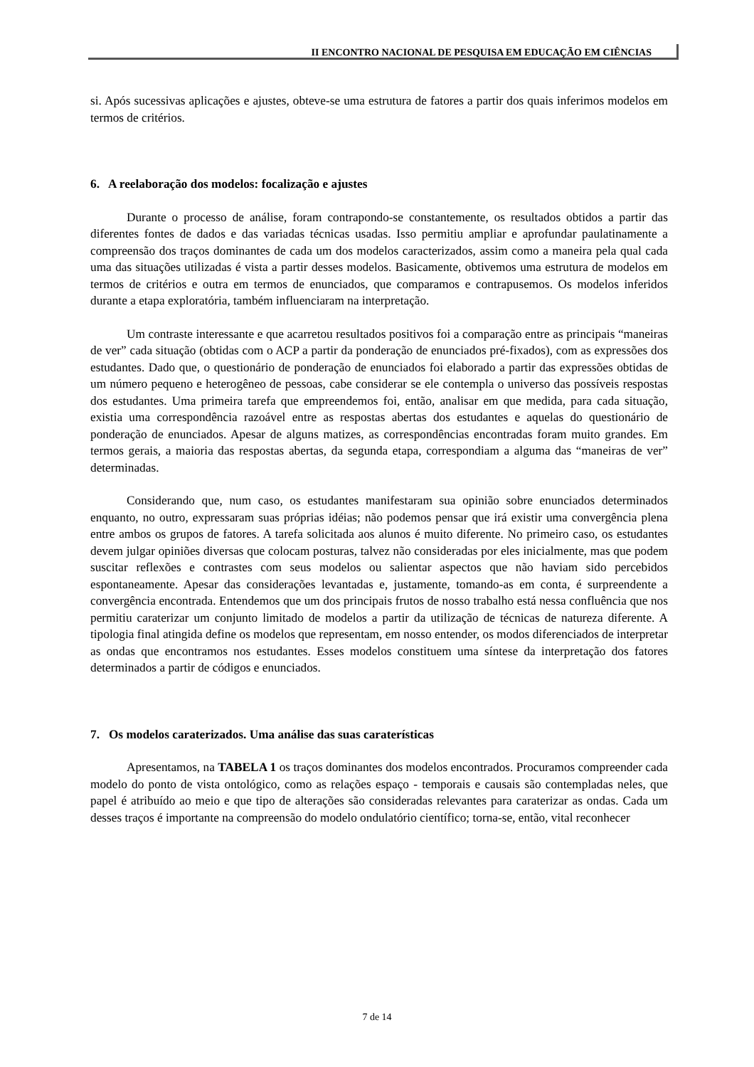II ENCONTRO NACIONAL DE PESQUISA EM EDUCAÇÃO EM CIÊNCIAS
si. Após sucessivas aplicações e ajustes, obteve-se uma estrutura de fatores a partir dos quais inferimos modelos em termos de critérios.
6. A reelaboração dos modelos: focalização e ajustes
Durante o processo de análise, foram contrapondo-se constantemente, os resultados obtidos a partir das diferentes fontes de dados e das variadas técnicas usadas. Isso permitiu ampliar e aprofundar paulatinamente a compreensão dos traços dominantes de cada um dos modelos caracterizados, assim como a maneira pela qual cada uma das situações utilizadas é vista a partir desses modelos. Basicamente, obtivemos uma estrutura de modelos em termos de critérios e outra em termos de enunciados, que comparamos e contrapusemos. Os modelos inferidos durante a etapa exploratória, também influenciaram na interpretação.
Um contraste interessante e que acarretou resultados positivos foi a comparação entre as principais “maneiras de ver” cada situação (obtidas com o ACP a partir da ponderação de enunciados pré-fixados), com as expressões dos estudantes. Dado que, o questionário de ponderação de enunciados foi elaborado a partir das expressões obtidas de um número pequeno e heterogêneo de pessoas, cabe considerar se ele contempla o universo das possíveis respostas dos estudantes. Uma primeira tarefa que empreendemos foi, então, analisar em que medida, para cada situação, existia uma correspondência razoável entre as respostas abertas dos estudantes e aquelas do questionário de ponderação de enunciados. Apesar de alguns matizes, as correspondências encontradas foram muito grandes. Em termos gerais, a maioria das respostas abertas, da segunda etapa, correspondiam a alguma das “maneiras de ver” determinadas.
Considerando que, num caso, os estudantes manifestaram sua opinião sobre enunciados determinados enquanto, no outro, expressaram suas próprias idéias; não podemos pensar que irá existir uma convergência plena entre ambos os grupos de fatores. A tarefa solicitada aos alunos é muito diferente. No primeiro caso, os estudantes devem julgar opiniões diversas que colocam posturas, talvez não consideradas por eles inicialmente, mas que podem suscitar reflexões e contrastes com seus modelos ou salientar aspectos que não haviam sido percebidos espontaneamente. Apesar das considerações levantadas e, justamente, tomando-as em conta, é surpreendente a convergência encontrada. Entendemos que um dos principais frutos de nosso trabalho está nessa confluência que nos permitiu caraterizar um conjunto limitado de modelos a partir da utilização de técnicas de natureza diferente. A tipologia final atingida define os modelos que representam, em nosso entender, os modos diferenciados de interpretar as ondas que encontramos nos estudantes. Esses modelos constituem uma síntese da interpretação dos fatores determinados a partir de códigos e enunciados.
7. Os modelos caraterizados. Uma análise das suas caraterísticas
Apresentamos, na TABELA 1 os traços dominantes dos modelos encontrados. Procuramos compreender cada modelo do ponto de vista ontológico, como as relações espaço - temporais e causais são contempladas neles, que papel é atribuído ao meio e que tipo de alterações são consideradas relevantes para caraterizar as ondas. Cada um desses traços é importante na compreensão do modelo ondulatório científico; torna-se, então, vital reconhecer
7 de 14